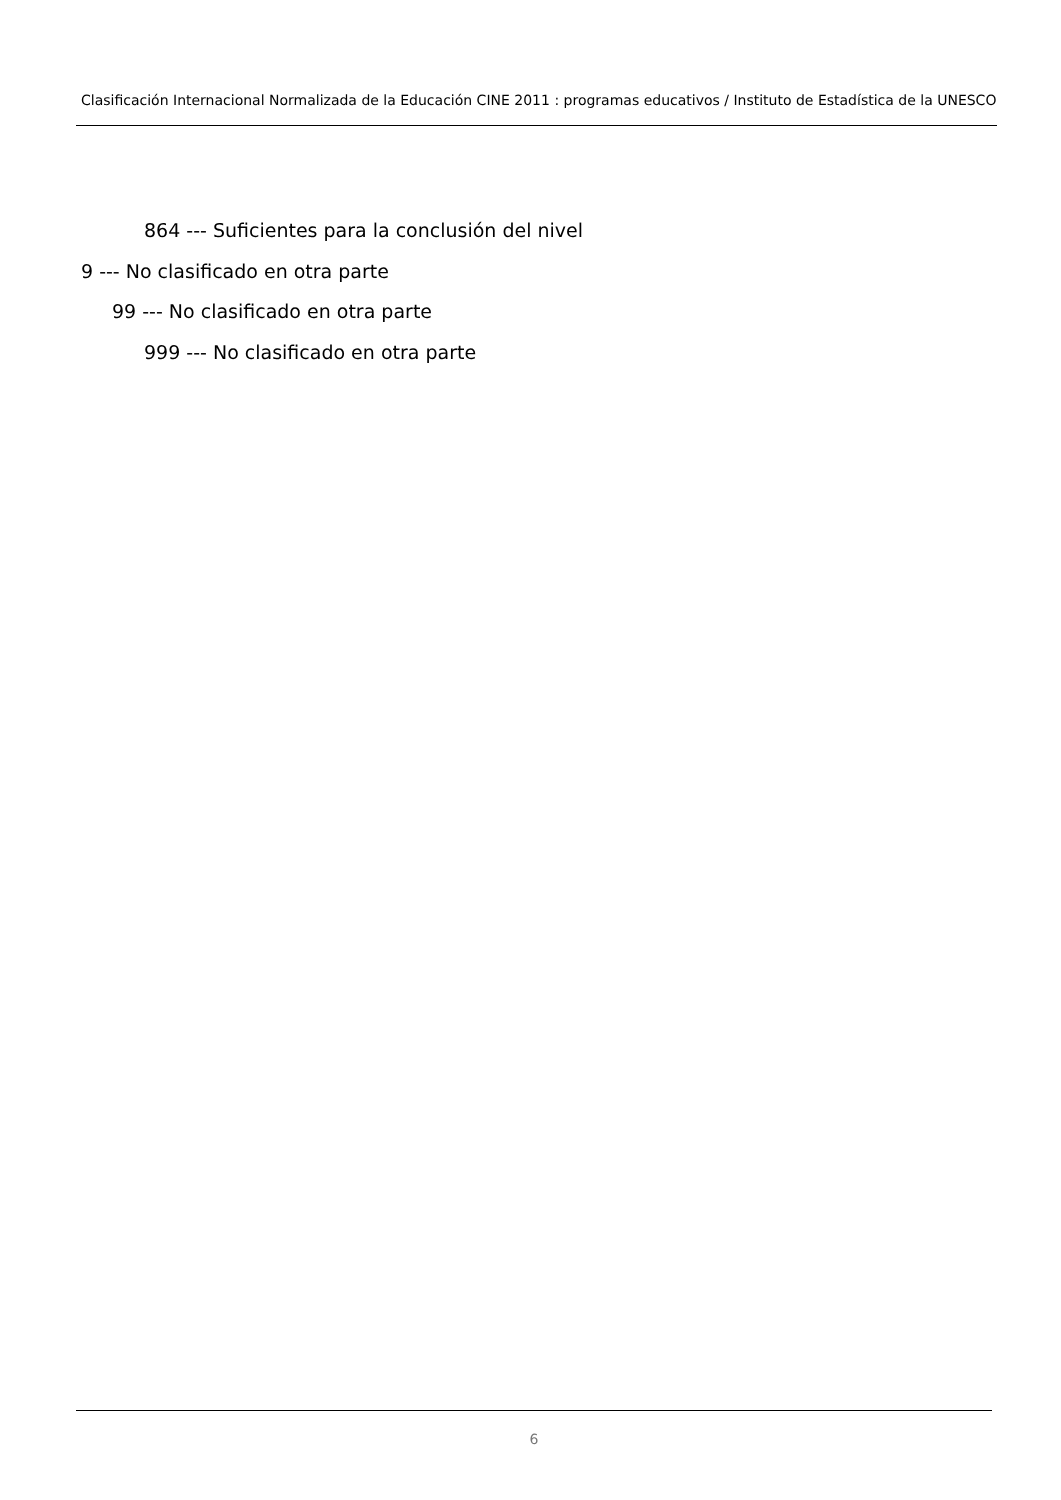Clasificación Internacional Normalizada de la Educación CINE 2011 : programas educativos / Instituto de Estadística de la UNESCO
864 --- Suficientes para la conclusión del nivel
9 --- No clasificado en otra parte
99 --- No clasificado en otra parte
999 --- No clasificado en otra parte
6